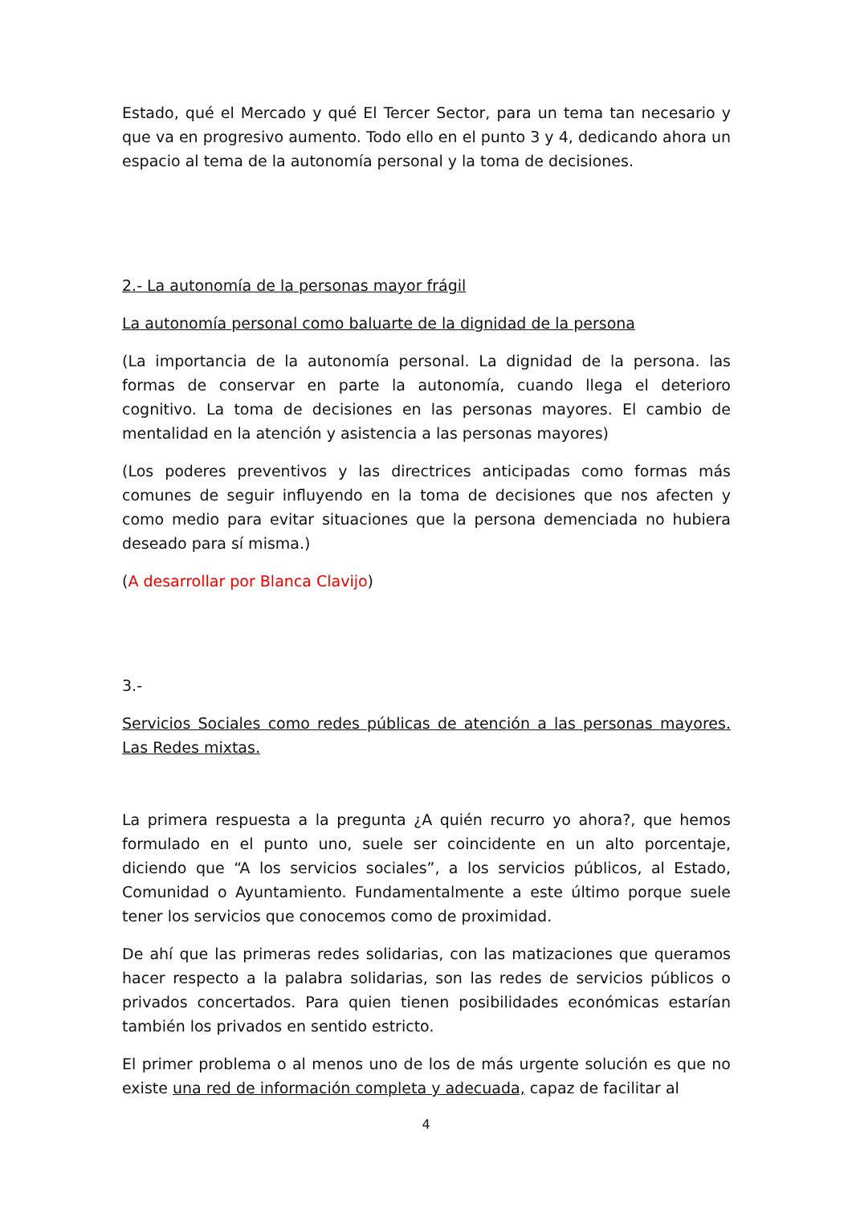Estado, qué el Mercado y qué El Tercer Sector, para un tema tan necesario y que va en progresivo aumento. Todo ello en el punto 3 y 4, dedicando ahora un espacio al tema de la autonomía personal y la toma de decisiones.
2.- La autonomía de la personas mayor frágil
La autonomía personal como baluarte de la dignidad de la persona
(La importancia de la autonomía personal. La dignidad de la persona. las formas de conservar en parte la autonomía, cuando llega el deterioro cognitivo. La toma de decisiones en las personas mayores. El cambio de mentalidad en la atención y asistencia a las personas mayores)
(Los poderes preventivos y las directrices anticipadas como formas más comunes de seguir influyendo en la toma de decisiones que nos afecten y como medio para evitar situaciones que la persona demenciada no hubiera deseado para sí misma.)
(A desarrollar por Blanca Clavijo)
3.-
Servicios Sociales como redes públicas de atención a las personas mayores. Las Redes mixtas.
La primera respuesta a la pregunta ¿A quién recurro yo ahora?, que hemos formulado en el punto uno, suele ser coincidente en un alto porcentaje, diciendo que “A los servicios sociales”, a los servicios públicos, al Estado, Comunidad o Ayuntamiento. Fundamentalmente a este último porque suele tener los servicios que conocemos como de proximidad.
De ahí que las primeras redes solidarias, con las matizaciones que queramos hacer respecto a la palabra solidarias, son las redes de servicios públicos o privados concertados. Para quien tienen posibilidades económicas estarían también los privados en sentido estricto.
El primer problema o al menos uno de los de más urgente solución es que no existe una red de información completa y adecuada, capaz de facilitar al
4